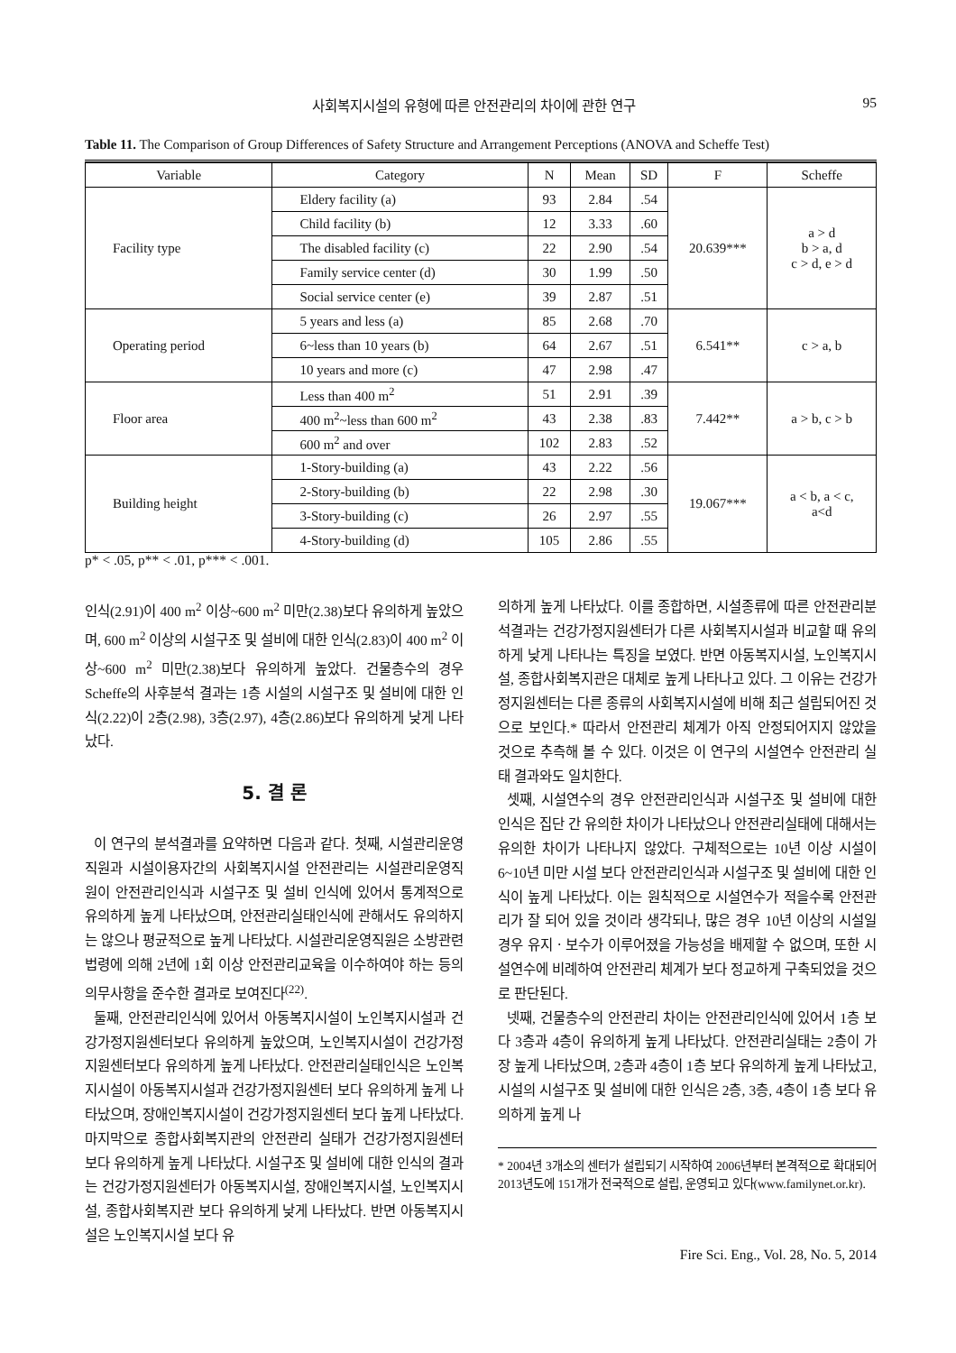사회복지시설의 유형에 따른 안전관리의 차이에 관한 연구 95
Table 11. The Comparison of Group Differences of Safety Structure and Arrangement Perceptions (ANOVA and Scheffe Test)
| Variable | Category | N | Mean | SD | F | Scheffe |
| --- | --- | --- | --- | --- | --- | --- |
| Facility type | Eldery facility (a) | 93 | 2.84 | .54 | 20.639*** | a > d b > a, d c > d, e > d |
| | Child facility (b) | 12 | 3.33 | .60 | | |
| | The disabled facility (c) | 22 | 2.90 | .54 | | |
| | Family service center (d) | 30 | 1.99 | .50 | | |
| | Social service center (e) | 39 | 2.87 | .51 | | |
| Operating period | 5 years and less (a) | 85 | 2.68 | .70 | 6.541** | c > a, b |
| | 6~less than 10 years (b) | 64 | 2.67 | .51 | | |
| | 10 years and more (c) | 47 | 2.98 | .47 | | |
| Floor area | Less than 400 m<sup>2</sup> | 51 | 2.91 | .39 | 7.442** | a > b, c > b |
| | 400 m<sup>2</sup>~less than 600 m<sup>2</sup> | 43 | 2.38 | .83 | | |
| | 600 m<sup>2</sup> and over | 102 | 2.83 | .52 | | |
| Building height | 1-Story-building (a) | 43 | 2.22 | .56 | 19.067*** | a < b, a < c, a<d |
| | 2-Story-building (b) | 22 | 2.98 | .30 | | |
| | 3-Story-building (c) | 26 | 2.97 | .55 | | |
| | 4-Story-building (d) | 105 | 2.86 | .55 | | |
p* < .05, p** < .01, p*** < .001.
인식(2.91)이 400 m<sup>2</sup> 이상~600 m<sup>2</sup> 미만(2.38)보다 유의하게 높았으며, 600 m<sup>2</sup> 이상의 시설구조 및 설비에 대한 인식(2.83)이 400 m<sup>2</sup> 이상~600 m<sup>2</sup> 미만(2.38)보다 유의하게 높았다. 건물층수의 경우 Scheffe의 사후분석 결과는 1층 시설의 시설구조 및 설비에 대한 인식(2.22)이 2층(2.98), 3층(2.97), 4층(2.86)보다 유의하게 낮게 나타났다.
5. 결 론
이 연구의 분석결과를 요약하면 다음과 같다. 첫째, 시설관리운영직원과 시설이용자간의 사회복지시설 안전관리는 시설관리운영직원이 안전관리인식과 시설구조 및 설비 인식에 있어서 통계적으로 유의하게 높게 나타났으며, 안전관리실태인식에 관해서도 유의하지는 않으나 평균적으로 높게 나타났다. 시설관리운영직원은 소방관련법령에 의해 2년에 1회 이상 안전관리교육을 이수하여야 하는 등의 의무사항을 준수한 결과로 보여진다<sup>(22)</sup>.
둘째, 안전관리인식에 있어서 아동복지시설이 노인복지시설과 건강가정지원센터보다 유의하게 높았으며, 노인복지시설이 건강가정지원센터보다 유의하게 높게 나타났다. 안전관리실태인식은 노인복지시설이 아동복지시설과 건강가정지원센터 보다 유의하게 높게 나타났으며, 장애인복지시설이 건강가정지원센터 보다 높게 나타났다. 마지막으로 종합사회복지관의 안전관리 실태가 건강가정지원센터 보다 유의하게 높게 나타났다. 시설구조 및 설비에 대한 인식의 결과는 건강가정지원센터가 아동복지시설, 장애인복지시설, 노인복지시설, 종합사회복지관 보다 유의하게 낮게 나타났다. 반면 아동복지시설은 노인복지시설 보다 유
의하게 높게 나타났다. 이를 종합하면, 시설종류에 따른 안전관리분석결과는 건강가정지원센터가 다른 사회복지시설과 비교할 때 유의하게 낮게 나타나는 특징을 보였다. 반면 아동복지시설, 노인복지시설, 종합사회복지관은 대체로 높게 나타나고 있다. 그 이유는 건강가정지원센터는 다른 종류의 사회복지시설에 비해 최근 설립되어진 것으로 보인다.* 따라서 안전관리 체계가 아직 안정되어지지 않았을 것으로 추측해 볼 수 있다. 이것은 이 연구의 시설연수 안전관리 실태 결과와도 일치한다.
셋째, 시설연수의 경우 안전관리인식과 시설구조 및 설비에 대한 인식은 집단 간 유의한 차이가 나타났으나 안전관리실태에 대해서는 유의한 차이가 나타나지 않았다. 구체적으로는 10년 이상 시설이 6~10년 미만 시설 보다 안전관리인식과 시설구조 및 설비에 대한 인식이 높게 나타났다. 이는 원칙적으로 시설연수가 적을수록 안전관리가 잘 되어 있을 것이라 생각되나, 많은 경우 10년 이상의 시설일 경우 유지ㆍ보수가 이루어졌을 가능성을 배제할 수 없으며, 또한 시설연수에 비례하여 안전관리 체계가 보다 정교하게 구축되었을 것으로 판단된다.
넷째, 건물층수의 안전관리 차이는 안전관리인식에 있어서 1층 보다 3층과 4층이 유의하게 높게 나타났다. 안전관리실태는 2층이 가장 높게 나타났으며, 2층과 4층이 1층 보다 유의하게 높게 나타났고, 시설의 시설구조 및 설비에 대한 인식은 2층, 3층, 4층이 1층 보다 유의하게 높게 나
* 2004년 3개소의 센터가 설립되기 시작하여 2006년부터 본격적으로 확대되어 2013년도에 151개가 전국적으로 설립, 운영되고 있다(www.familynet.or.kr).
Fire Sci. Eng., Vol. 28, No. 5, 2014